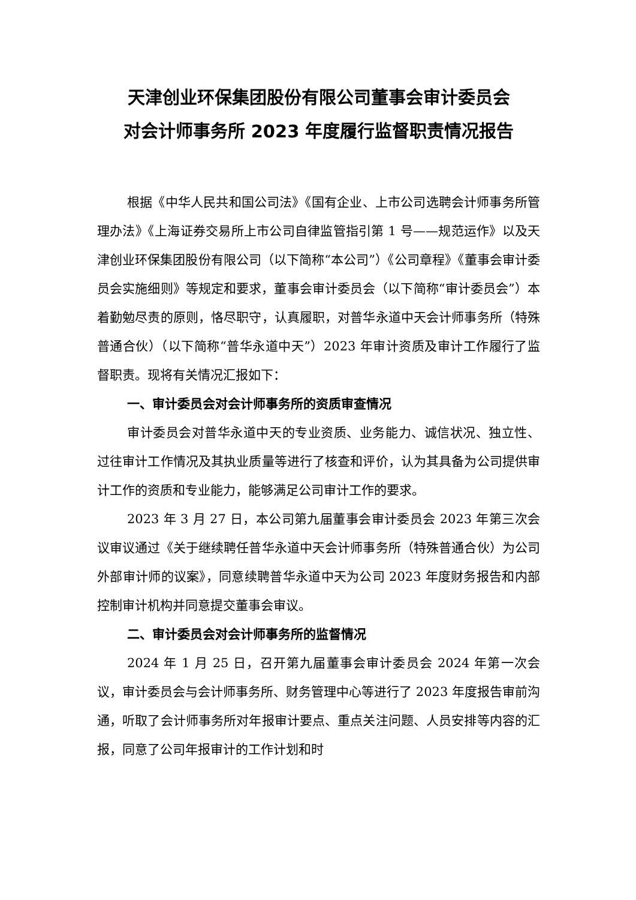天津创业环保集团股份有限公司董事会审计委员会
对会计师事务所 2023 年度履行监督职责情况报告
根据《中华人民共和国公司法》《国有企业、上市公司选聘会计师事务所管理办法》《上海证券交易所上市公司自律监管指引第 1 号——规范运作》以及天津创业环保集团股份有限公司（以下简称“本公司”）《公司章程》《董事会审计委员会实施细则》等规定和要求，董事会审计委员会（以下简称“审计委员会”）本着勤勉尽责的原则，恪尽职守，认真履职，对普华永道中天会计师事务所（特殊普通合伙）（以下简称“普华永道中天”）2023 年审计资质及审计工作履行了监督职责。现将有关情况汇报如下：
一、审计委员会对会计师事务所的资质审查情况
审计委员会对普华永道中天的专业资质、业务能力、诚信状况、独立性、过往审计工作情况及其执业质量等进行了核查和评价，认为其具备为公司提供审计工作的资质和专业能力，能够满足公司审计工作的要求。
2023 年 3 月 27 日，本公司第九届董事会审计委员会 2023 年第三次会议审议通过《关于继续聘任普华永道中天会计师事务所（特殊普通合伙）为公司外部审计师的议案》，同意续聘普华永道中天为公司 2023 年度财务报告和内部控制审计机构并同意提交董事会审议。
二、审计委员会对会计师事务所的监督情况
2024 年 1 月 25 日，召开第九届董事会审计委员会 2024 年第一次会议，审计委员会与会计师事务所、财务管理中心等进行了 2023 年度报告审前沟通，听取了会计师事务所对年报审计要点、重点关注问题、人员安排等内容的汇报，同意了公司年报审计的工作计划和时